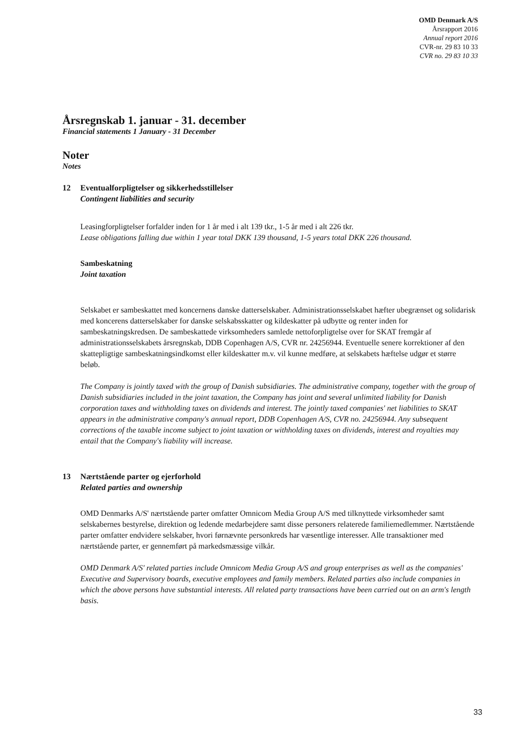OMD Denmark A/S
Årsrapport 2016
Annual report 2016
CVR-nr. 29 83 10 33
CVR no. 29 83 10 33
Årsregnskab 1. januar - 31. december
Financial statements 1 January - 31 December
Noter
Notes
12 Eventualforpligtelser og sikkerhedsstillelser
Contingent liabilities and security
Leasingforpligtelser forfalder inden for 1 år med i alt 139 tkr., 1-5 år med i alt 226 tkr.
Lease obligations falling due within 1 year total DKK 139 thousand, 1-5 years total DKK 226 thousand.
Sambeskatning
Joint taxation
Selskabet er sambeskattet med koncernens danske datterselskaber. Administrationsselskabet hæfter ubegrænset og solidarisk med koncerens datterselskaber for danske selskabsskatter og kildeskatter på udbytte og renter inden for sambeskatningskredsen. De sambeskattede virksomheders samlede nettoforpligtelse over for SKAT fremgår af administrationsselskabets årsregnskab, DDB Copenhagen A/S, CVR nr. 24256944. Eventuelle senere korrektioner af den skattepligtige sambeskatningsindkomst eller kildeskatter m.v. vil kunne medføre, at selskabets hæftelse udgør et større beløb.
The Company is jointly taxed with the group of Danish subsidiaries. The administrative company, together with the group of Danish subsidiaries included in the joint taxation, the Company has joint and several unlimited liability for Danish corporation taxes and withholding taxes on dividends and interest. The jointly taxed companies' net liabilities to SKAT appears in the administrative company's annual report, DDB Copenhagen A/S, CVR no. 24256944. Any subsequent corrections of the taxable income subject to joint taxation or withholding taxes on dividends, interest and royalties may entail that the Company's liability will increase.
13 Nærtstående parter og ejerforhold
Related parties and ownership
OMD Denmarks A/S' nærtstående parter omfatter Omnicom Media Group A/S med tilknyttede virksomheder samt selskabernes bestyrelse, direktion og ledende medarbejdere samt disse personers relaterede familiemedlemmer. Nærtstående parter omfatter endvidere selskaber, hvori førnævnte personkreds har væsentlige interesser. Alle transaktioner med nærtstående parter, er gennemført på markedsmæssige vilkår.
OMD Denmark A/S' related parties include Omnicom Media Group A/S and group enterprises as well as the companies' Executive and Supervisory boards, executive employees and family members. Related parties also include companies in which the above persons have substantial interests. All related party transactions have been carried out on an arm's length basis.
33